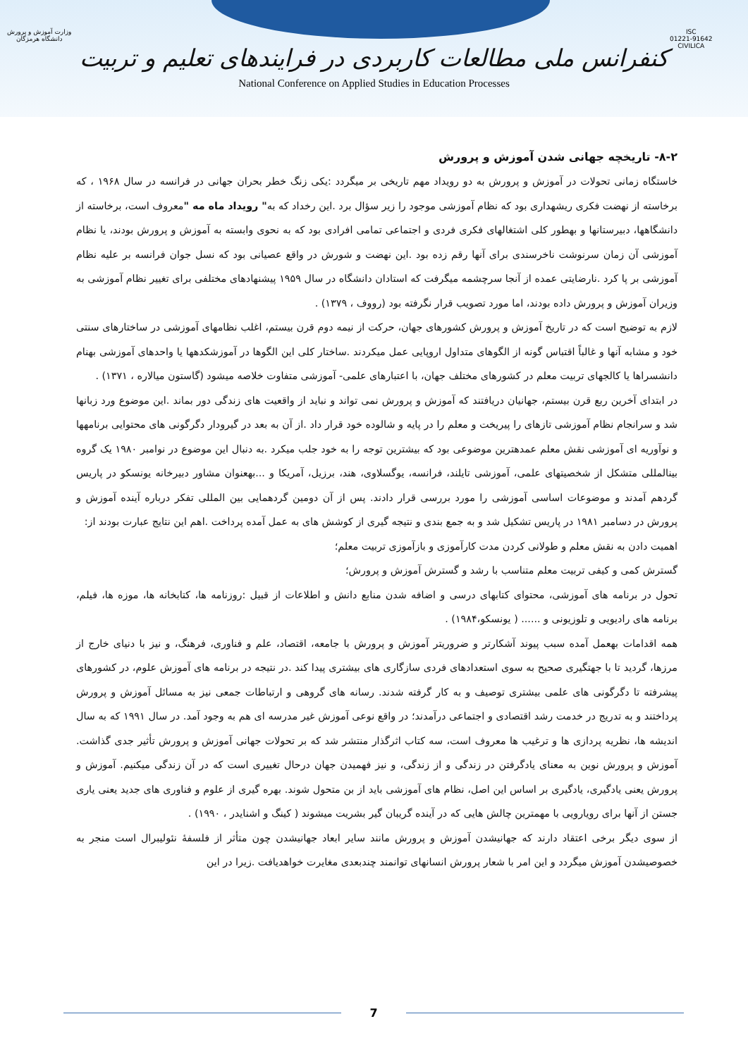ISC
01221-91642
CIVILICA
وزارت آموزش و پرورش
دانشگاه هرمزگان
کنفرانس ملی مطالعات کاربردی در فرایندهای تعلیم و تربیت
National Conference on Applied Studies in Education Processes
۸-۲- تاریخچه جهانی شدن آموزش و پرورش
خاستگاه زمانی تحولات در آموزش و پرورش به دو رویداد مهم تاریخی بر میگردد :یکی زنگ خطر بحران جهانی در فرانسه در سال ۱۹۶۸ ، که برخاسته از نهضت فکری ریشهداری بود که نظام آموزشی موجود را زیر سؤال برد .این رخداد که به" رویداد ماه مه "معروف است، برخاسته از دانشگاهها، دبیرستانها و بهطور کلی اشتغالهای فکری فردی و اجتماعی تمامی افرادی بود که به نحوی وابسته به آموزش و پرورش بودند، یا نظام آموزشی آن زمان سرنوشت ناخرسندی برای آنها رقم زده بود .این نهضت و شورش در واقع عصیانی بود که نسل جوان فرانسه بر علیه نظام آموزشی بر پا کرد .نارضایتی عمده از آنجا سرچشمه میگرفت که استادان دانشگاه در سال ۱۹۵۹ پیشنهادهای مختلفی برای تغییر نظام آموزشی به وزیران آموزش و پرورش داده بودند، اما مورد تصویب قرار نگرفته بود (رووف ، ۱۳۷۹) .
لازم به توضیح است که در تاریخ آموزش و پرورش کشورهای جهان، حرکت از نیمه دوم قرن بیستم، اغلب نظامهای آموزشی در ساختارهای سنتی خود و مشابه آنها و غالباً اقتباس گونه از الگوهای متداول اروپایی عمل میکردند .ساختار کلی این الگوها در آموزشکدهها یا واحدهای آموزشی بهنام دانشسراها یا کالجهای تربیت معلم در کشورهای مختلف جهان، با اعتبارهای علمی- آموزشی متفاوت خلاصه میشود (گاستون میالاره ، ۱۳۷۱) .
در ابتدای آخرین ربع قرن بیستم، جهانیان دریافتند که آموزش و پرورش نمی تواند و نباید از واقعیت های زندگی دور بماند .این موضوع ورد زبانها شد و سرانجام نظام آموزشی تازهای را پیریخت و معلم را در پایه و شالوده خود قرار داد .از آن به بعد در گیرودار دگرگونی های محتوایی برنامهها و نوآوریه ای آموزشی نقش معلم عمدهترین موضوعی بود که بیشترین توجه را به خود جلب میکرد .به دنبال این موضوع در نوامبر ۱۹۸۰ یک گروه بینالمللی متشکل از شخصیتهای علمی، آموزشی تایلند، فرانسه، یوگسلاوی، هند، برزیل، آمریکا و ...بهعنوان مشاور دبیرخانه یونسکو در پاریس گردهم آمدند و موضوعات اساسی آموزشی را مورد بررسی قرار دادند. پس از آن دومین گردهمایی بین المللی تفکر درباره آینده آموزش و پرورش در دسامبر ۱۹۸۱ در پاریس تشکیل شد و به جمع بندی و نتیجه گیری از کوشش های به عمل آمده پرداخت .اهم این نتایج عبارت بودند از:
اهمیت دادن به نقش معلم و طولانی کردن مدت کارآموزی و بازآموزی تربیت معلم؛
گسترش کمی و کیفی تربیت معلم متناسب با رشد و گسترش آموزش و پرورش؛
تحول در برنامه های آموزشی، محتوای کتابهای درسی و اضافه شدن منابع دانش و اطلاعات از قبیل :روزنامه ها، کتابخانه ها، موزه ها، فیلم، برنامه های رادیویی و تلوزیونی و ...... ( یونسکو،۱۹۸۴) .
همه اقدامات بهعمل آمده سبب پیوند آشکارتر و ضروریتر آموزش و پرورش با جامعه، اقتصاد، علم و فناوری، فرهنگ، و نیز با دنیای خارج از مرزها، گردید تا با جهتگیری صحیح به سوی استعدادهای فردی سازگاری های بیشتری پیدا کند .در نتیجه در برنامه های آموزش علوم، در کشورهای پیشرفته تا دگرگونی های علمی بیشتری توصیف و به کار گرفته شدند. رسانه های گروهی و ارتباطات جمعی نیز به مسائل آموزش و پرورش پرداختند و به تدریج در خدمت رشد اقتصادی و اجتماعی درآمدند؛ در واقع نوعی آموزش غیر مدرسه ای هم به وجود آمد. در سال ۱۹۹۱ که به سال اندیشه ها، نظریه پردازی ها و ترغیب ها معروف است، سه کتاب اثرگذار منتشر شد که بر تحولات جهانی آموزش و پرورش تأثیر جدی گذاشت. آموزش و پرورش نوین به معنای یادگرفتن در زندگی و از زندگی، و نیز فهمیدن جهان درحال تغییری است که در آن زندگی میکنیم. آموزش و پرورش یعنی یادگیری، یادگیری بر اساس این اصل، نظام های آموزشی باید از بن متحول شوند. بهره گیری از علوم و فناوری های جدید یعنی یاری جستن از آنها برای رویارویی با مهمترین چالش هایی که در آینده گریبان گیر بشریت میشوند ( کینگ و اشنایدر ، ۱۹۹۰) .
از سوی دیگر برخی اعتقاد دارند که جهانیشدن آموزش و پرورش مانند سایر ابعاد جهانیشدن چون متأثر از فلسفۀ نئولیبرال است منجر به خصوصیشدن آموزش میگردد و این امر با شعار پرورش انسانهای توانمند چندبعدی مغایرت خواهدیافت .زیرا در این
7